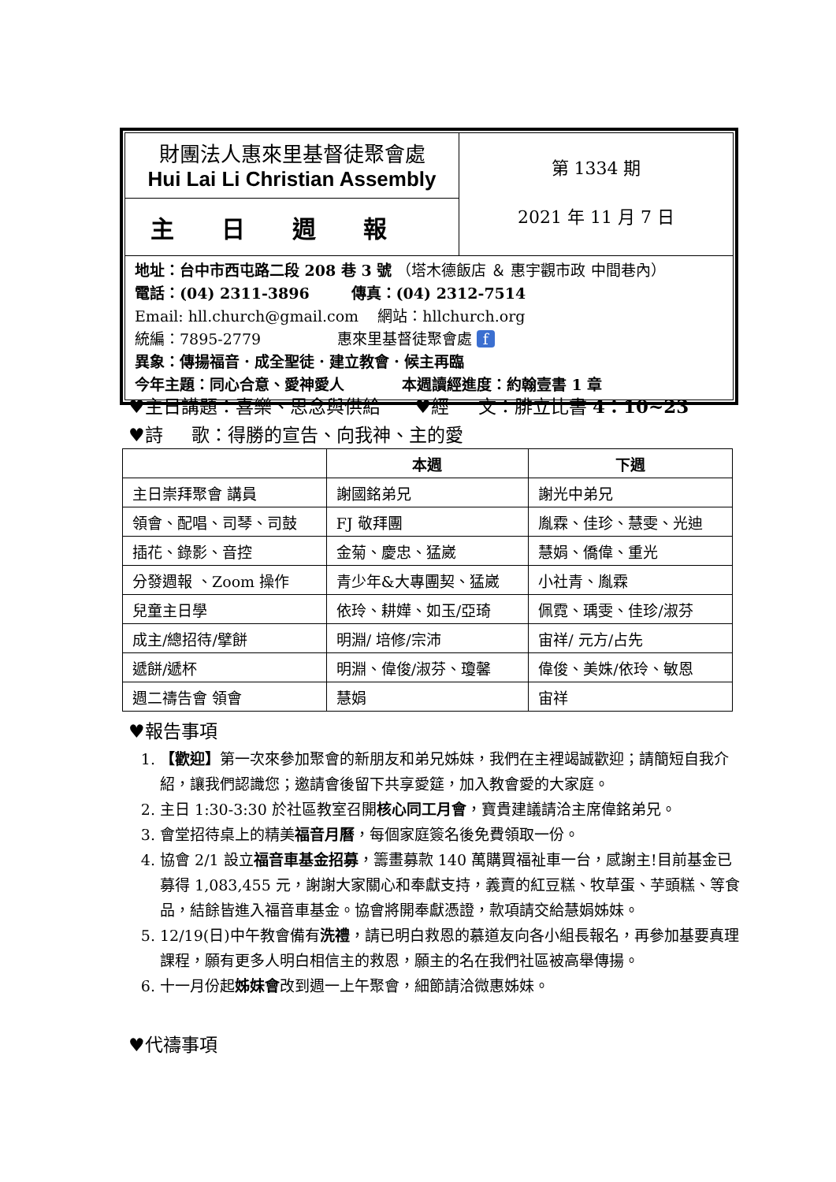財團法人惠來里基督徒聚會處
Hui Lai Li Christian Assembly
主日週報
第 1334 期
2021 年 11 月 7 日
地址：台中市西屯路二段 208 巷 3 號 （塔木德飯店 ＆ 惠宇觀市政 中間巷內）
電話：(04) 2311-3896 傳真：(04) 2312-7514
Email: hll.church@gmail.com 網站：hllchurch.org
統編：7895-2779 惠來里基督徒聚會處 f
異象：傳揚福音．成全聖徒．建立教會．候主再臨
今年主題：同心合意、愛神愛人 本週讀經進度：約翰壹書 1 章
♥主日講題：喜樂、思念與供給 ♥經 文：腓立比書 4：10~23
♥詩 歌：得勝的宣告、向我神、主的愛
| | 本週 | 下週 |
| --- | --- | --- |
| 主日崇拜聚會 講員 | 謝國銘弟兄 | 謝光中弟兄 |
| 領會、配唱、司琴、司鼓 | FJ 敬拜團 | 胤霖、佳珍、慧雯、光迪 |
| 插花、錄影、音控 | 金菊、慶忠、猛崴 | 慧娟、僑偉、重光 |
| 分發週報 、Zoom 操作 | 青少年&大專團契、猛崴 | 小社青、胤霖 |
| 兒童主日學 | 依玲、耕嬅、如玉/亞琦 | 佩霓、瑀雯、佳珍/淑芬 |
| 成主/總招待/擘餅 | 明淵/ 培修/宗沛 | 宙祥/ 元方/占先 |
| 遞餅/遞杯 | 明淵、偉俊/淑芬、瓊馨 | 偉俊、美姝/依玲、敏恩 |
| 週二禱告會 領會 | 慧娟 | 宙祥 |
♥報告事項
1. 【歡迎】第一次來參加聚會的新朋友和弟兄姊妹，我們在主裡竭誠歡迎；請簡短自我介紹，讓我們認識您；邀請會後留下共享愛筵，加入教會愛的大家庭。
2. 主日 1:30-3:30 於社區教室召開核心同工月會，寶貴建議請洽主席偉銘弟兄。
3. 會堂招待桌上的精美福音月曆，每個家庭簽名後免費領取一份。
4. 協會 2/1 設立福音車基金招募，籌畫募款 140 萬購買福祉車一台，感謝主!目前基金已募得 1,083,455 元，謝謝大家關心和奉獻支持，義賣的紅豆糕、牧草蛋、芋頭糕、等食品，結餘皆進入福音車基金。協會將開奉獻憑證，款項請交給慧娟姊妹。
5. 12/19(日)中午教會備有洗禮，請已明白救恩的慕道友向各小組長報名，再參加基要真理課程，願有更多人明白相信主的救恩，願主的名在我們社區被高舉傳揚。
6. 十一月份起姊妹會改到週一上午聚會，細節請洽微惠姊妹。
♥代禱事項